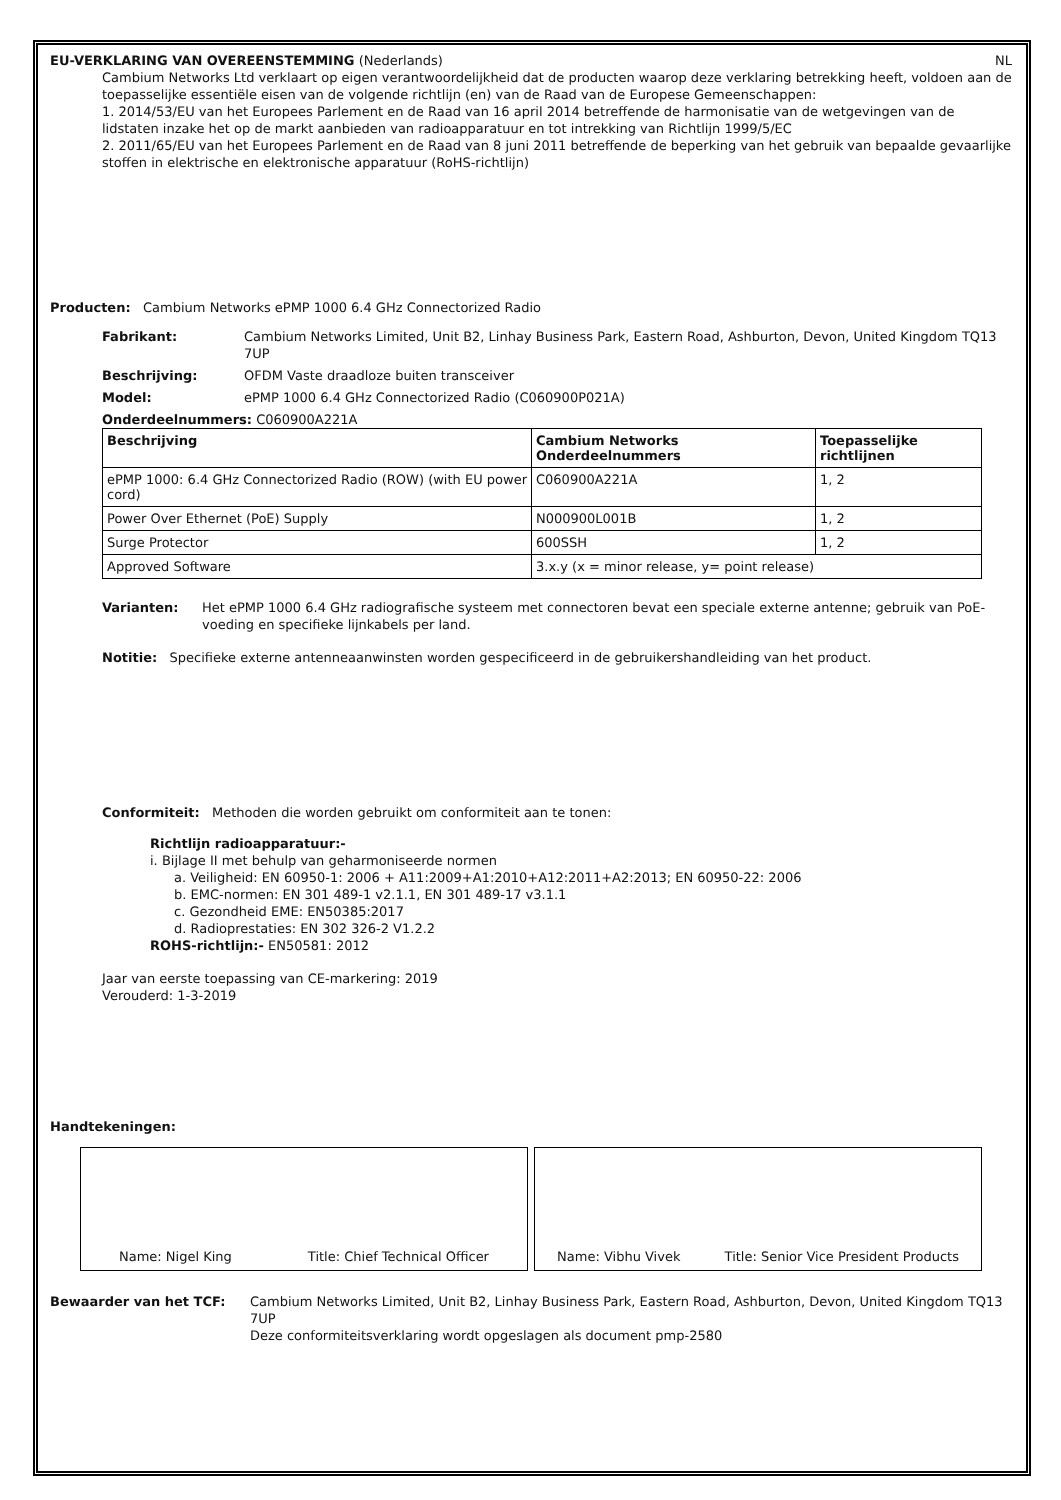EU-VERKLARING VAN OVEREENSTEMMING (Nederlands) NL
Cambium Networks Ltd verklaart op eigen verantwoordelijkheid dat de producten waarop deze verklaring betrekking heeft, voldoen aan de toepasselijke essentiële eisen van de volgende richtlijn (en) van de Raad van de Europese Gemeenschappen:
1. 2014/53/EU van het Europees Parlement en de Raad van 16 april 2014 betreffende de harmonisatie van de wetgevingen van de lidstaten inzake het op de markt aanbieden van radioapparatuur en tot intrekking van Richtlijn 1999/5/EC
2. 2011/65/EU van het Europees Parlement en de Raad van 8 juni 2011 betreffende de beperking van het gebruik van bepaalde gevaarlijke stoffen in elektrische en elektronische apparatuur (RoHS-richtlijn)
Producten: Cambium Networks ePMP 1000 6.4 GHz Connectorized Radio
Fabrikant: Cambium Networks Limited, Unit B2, Linhay Business Park, Eastern Road, Ashburton, Devon, United Kingdom TQ13 7UP
Beschrijving: OFDM Vaste draadloze buiten transceiver
Model: ePMP 1000 6.4 GHz Connectorized Radio (C060900P021A)
Onderdeelnummers: C060900A221A
| Beschrijving | Cambium Networks Onderdeelnummers | Toepasselijke richtlijnen |
| --- | --- | --- |
| ePMP 1000: 6.4 GHz Connectorized Radio (ROW) (with EU power cord) | C060900A221A | 1, 2 |
| Power Over Ethernet (PoE) Supply | N000900L001B | 1, 2 |
| Surge Protector | 600SSH | 1, 2 |
| Approved Software | 3.x.y (x = minor release, y= point release) | |
Varianten: Het ePMP 1000 6.4 GHz radiografische systeem met connectoren bevat een speciale externe antenne; gebruik van PoE-voeding en specifieke lijnkabels per land.
Notitie: Specifieke externe antenneaanwinsten worden gespecificeerd in de gebruikershandleiding van het product.
Conformiteit: Methoden die worden gebruikt om conformiteit aan te tonen:
Richtlijn radioapparatuur:-
i. Bijlage II met behulp van geharmoniseerde normen
a. Veiligheid: EN 60950-1: 2006 + A11:2009+A1:2010+A12:2011+A2:2013; EN 60950-22: 2006
b. EMC-normen: EN 301 489-1 v2.1.1, EN 301 489-17 v3.1.1
c. Gezondheid EME: EN50385:2017
d. Radioprestaties: EN 302 326-2 V1.2.2
ROHS-richtlijn:- EN50581: 2012
Jaar van eerste toepassing van CE-markering: 2019
Verouderd: 1-3-2019
Handtekeningen:
Name: Nigel King Title: Chief Technical Officer Name: Vibhu Vivek Title: Senior Vice President Products
Bewaarder van het TCF: Cambium Networks Limited, Unit B2, Linhay Business Park, Eastern Road, Ashburton, Devon, United Kingdom TQ13 7UP
Deze conformiteitsverklaring wordt opgeslagen als document pmp-2580